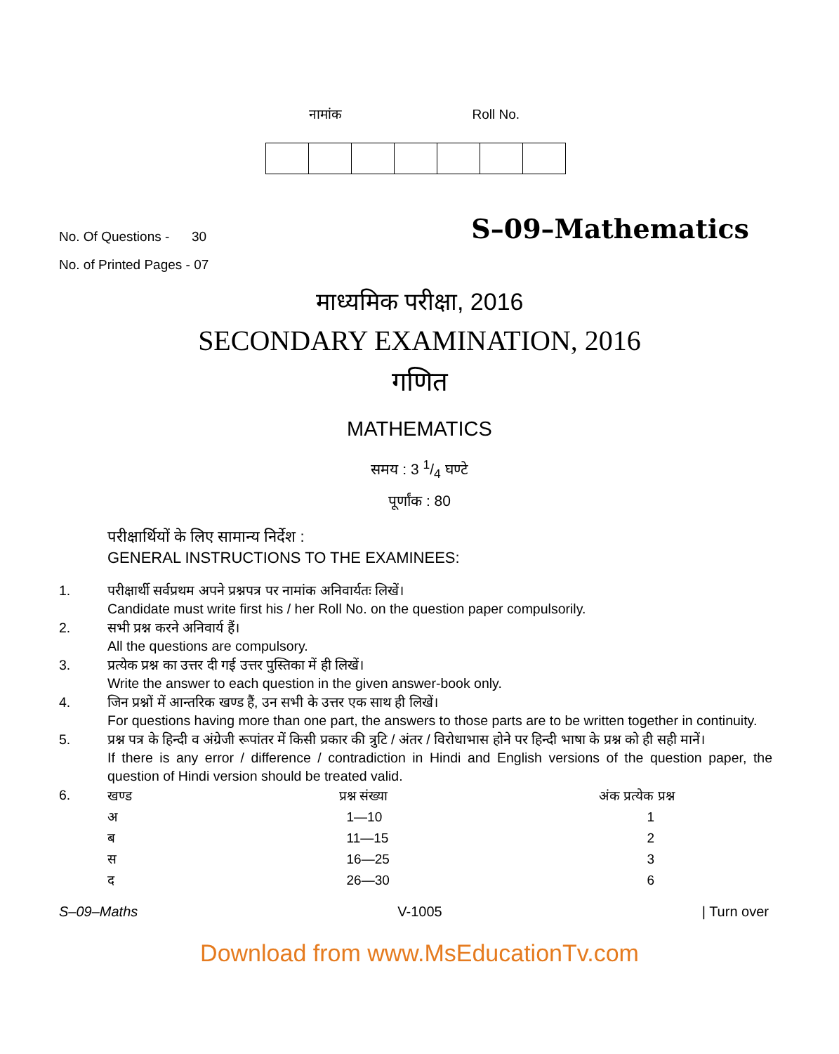नामांक Roll No.
No. Of Questions - 30 S–09–Mathematics
No. of Printed Pages - 07
माध्यमिक परीक्षा, 2016
SECONDARY EXAMINATION, 2016
गणित
MATHEMATICS
समय : 3 1/4 घण्टे
पूर्णांक : 80
परीक्षार्थियों के लिए सामान्य निर्देश :
GENERAL INSTRUCTIONS TO THE EXAMINEES:
1. परीक्षार्थी सर्वप्रथम अपने प्रश्नपत्र पर नामांक अनिवार्यतः लिखें।
Candidate must write first his / her Roll No. on the question paper compulsorily.
2. सभी प्रश्न करने अनिवार्य हैं।
All the questions are compulsory.
3. प्रत्येक प्रश्न का उत्तर दी गई उत्तर पुस्तिका में ही लिखें।
Write the answer to each question in the given answer-book only.
4. जिन प्रश्नों में आन्तरिक खण्ड हैं, उन सभी के उत्तर एक साथ ही लिखें।
For questions having more than one part, the answers to those parts are to be written together in continuity.
5. प्रश्न पत्र के हिन्दी व अंग्रेजी रूपांतर में किसी प्रकार की त्रुटि / अंतर / विरोधाभास होने पर हिन्दी भाषा के प्रश्न को ही सही मानें।
If there is any error / difference / contradiction in Hindi and English versions of the question paper, the question of Hindi version should be treated valid.
6.
| खण्ड | प्रश्न संख्या | अंक प्रत्येक प्रश्न |
| --- | --- | --- |
| अ | 1—10 | 1 |
| ब | 11—15 | 2 |
| स | 16—25 | 3 |
| द | 26—30 | 6 |
S–09–Maths V-1005 | Turn over
Download from www.MsEducationTv.com